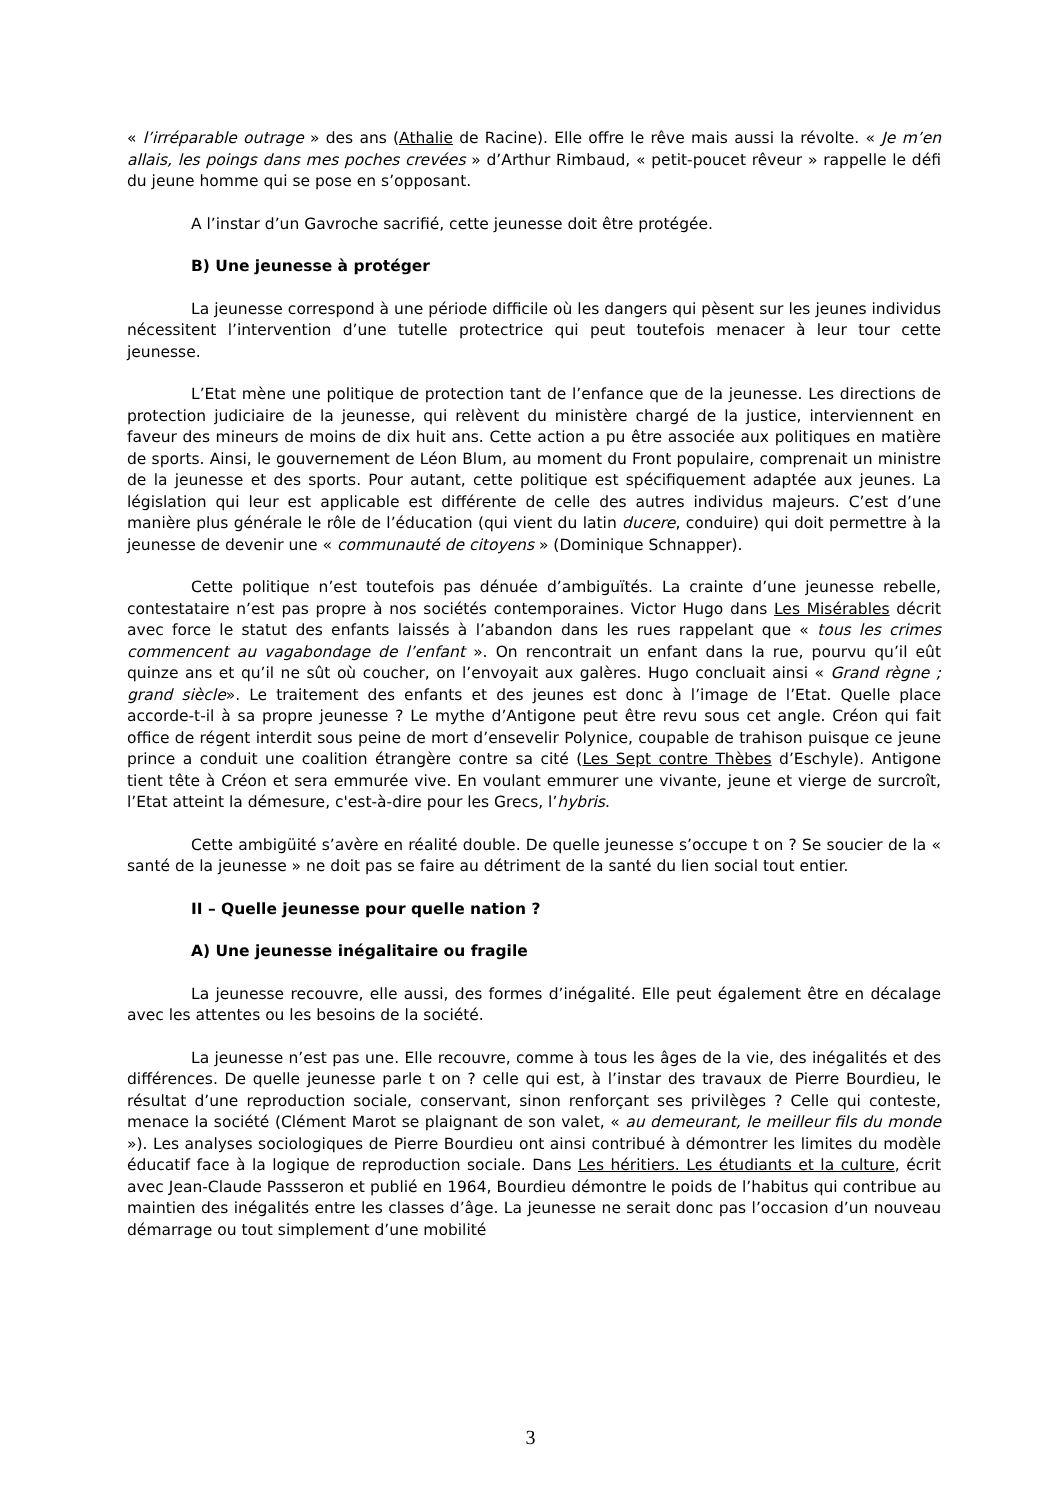« l’irréparable outrage » des ans (Athalie de Racine). Elle offre le rêve mais aussi la révolte. « Je m’en allais, les poings dans mes poches crevées » d’Arthur Rimbaud, « petit-poucet rêveur » rappelle le défi du jeune homme qui se pose en s’opposant.
A l’instar d’un Gavroche sacrifié, cette jeunesse doit être protégée.
B) Une jeunesse à protéger
La jeunesse correspond à une période difficile où les dangers qui pèsent sur les jeunes individus nécessitent l’intervention d’une tutelle protectrice qui peut toutefois menacer à leur tour cette jeunesse.
L’Etat mène une politique de protection tant de l’enfance que de la jeunesse. Les directions de protection judiciaire de la jeunesse, qui relèvent du ministère chargé de la justice, interviennent en faveur des mineurs de moins de dix huit ans. Cette action a pu être associée aux politiques en matière de sports. Ainsi, le gouvernement de Léon Blum, au moment du Front populaire, comprenait un ministre de la jeunesse et des sports. Pour autant, cette politique est spécifiquement adaptée aux jeunes. La législation qui leur est applicable est différente de celle des autres individus majeurs. C’est d’une manière plus générale le rôle de l’éducation (qui vient du latin ducere, conduire) qui doit permettre à la jeunesse de devenir une « communauté de citoyens » (Dominique Schnapper).
Cette politique n’est toutefois pas dénuée d’ambiguïtés. La crainte d’une jeunesse rebelle, contestataire n’est pas propre à nos sociétés contemporaines. Victor Hugo dans Les Misérables décrit avec force le statut des enfants laissés à l’abandon dans les rues rappelant que « tous les crimes commencent au vagabondage de l’enfant ». On rencontrait un enfant dans la rue, pourvu qu’il eût quinze ans et qu’il ne sût où coucher, on l’envoyait aux galères. Hugo concluait ainsi « Grand règne ; grand siècle». Le traitement des enfants et des jeunes est donc à l’image de l’Etat. Quelle place accorde-t-il à sa propre jeunesse ? Le mythe d’Antigone peut être revu sous cet angle. Créon qui fait office de régent interdit sous peine de mort d’ensevelir Polynice, coupable de trahison puisque ce jeune prince a conduit une coalition étrangère contre sa cité (Les Sept contre Thèbes d’Eschyle). Antigone tient tête à Créon et sera emmurée vive. En voulant emmurer une vivante, jeune et vierge de surcroît, l’Etat atteint la démesure, c'est-à-dire pour les Grecs, l’hybris.
Cette ambigüité s’avère en réalité double. De quelle jeunesse s’occupe t on ? Se soucier de la « santé de la jeunesse » ne doit pas se faire au détriment de la santé du lien social tout entier.
II – Quelle jeunesse pour quelle nation ?
A) Une jeunesse inégalitaire ou fragile
La jeunesse recouvre, elle aussi, des formes d’inégalité. Elle peut également être en décalage avec les attentes ou les besoins de la société.
La jeunesse n’est pas une. Elle recouvre, comme à tous les âges de la vie, des inégalités et des différences. De quelle jeunesse parle t on ? celle qui est, à l’instar des travaux de Pierre Bourdieu, le résultat d’une reproduction sociale, conservant, sinon renforçant ses privilèges ? Celle qui conteste, menace la société (Clément Marot se plaignant de son valet, « au demeurant, le meilleur fils du monde »). Les analyses sociologiques de Pierre Bourdieu ont ainsi contribué à démontrer les limites du modèle éducatif face à la logique de reproduction sociale. Dans Les héritiers. Les étudiants et la culture, écrit avec Jean-Claude Passseron et publié en 1964, Bourdieu démontre le poids de l’habitus qui contribue au maintien des inégalités entre les classes d’âge. La jeunesse ne serait donc pas l’occasion d’un nouveau démarrage ou tout simplement d’une mobilité
3